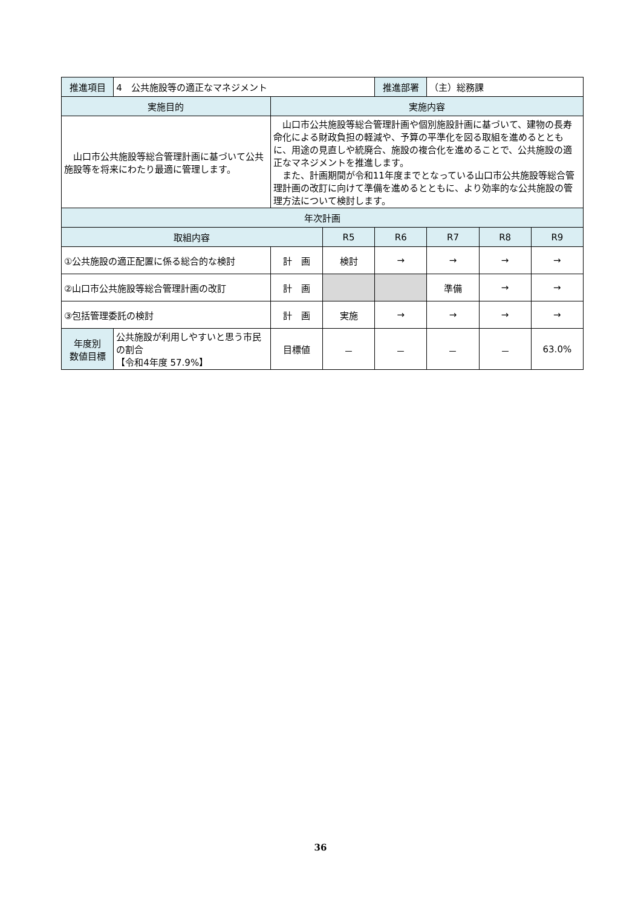| 推進項目 | 4 公共施設等の適正なマネジメント | | | 推進部署 | （主）総務課 | | |
| 実施目的 | | 実施内容 | | | | | |
| 山口市公共施設等総合管理計画に基づいて公共施設等を将来にわたり最適に管理します。 | | 山口市公共施設等総合管理計画や個別施設計画に基づいて、建物の長寿命化による財政負担の軽減や、予算の平準化を図る取組を進めるとともに、用途の見直しや統廃合、施設の複合化を進めることで、公共施設の適正なマネジメントを推進します。 また、計画期間が令和11年度までとなっている山口市公共施設等総合管理計画の改訂に向けて準備を進めるとともに、より効率的な公共施設の管理方法について検討します。 | | | | | |
| 年次計画 | | | | | | | |
| 取組内容 | | | R5 | R6 | R7 | R8 | R9 |
| ①公共施設の適正配置に係る総合的な検討 | | 計 画 | 検討 | → | → | → | → |
| ②山口市公共施設等総合管理計画の改訂 | | 計 画 | | | 準備 | → | → |
| ③包括管理委託の検討 | | 計 画 | 実施 | → | → | → | → |
| 年度別 数値目標 | 公共施設が利用しやすいと思う市民の割合 【令和4年度 57.9%】 | 目標値 | － | － | － | － | 63.0% |
36